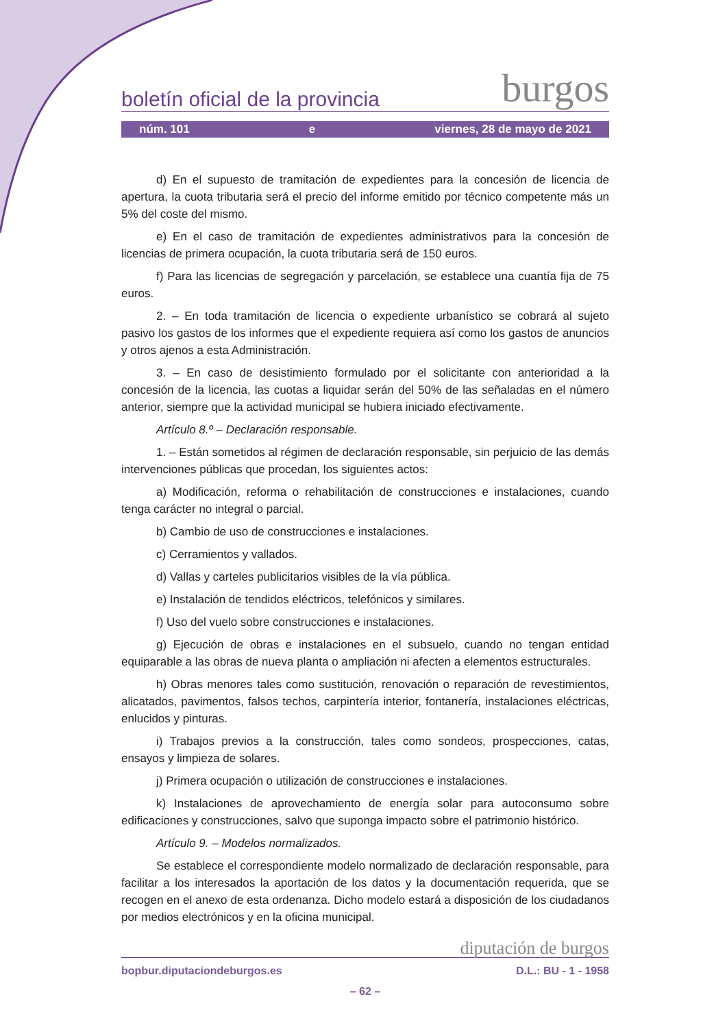boletín oficial de la provincia burgos
núm. 101 e viernes, 28 de mayo de 2021
d) En el supuesto de tramitación de expedientes para la concesión de licencia de apertura, la cuota tributaria será el precio del informe emitido por técnico competente más un 5% del coste del mismo.
e) En el caso de tramitación de expedientes administrativos para la concesión de licencias de primera ocupación, la cuota tributaria será de 150 euros.
f) Para las licencias de segregación y parcelación, se establece una cuantía fija de 75 euros.
2. – En toda tramitación de licencia o expediente urbanístico se cobrará al sujeto pasivo los gastos de los informes que el expediente requiera así como los gastos de anuncios y otros ajenos a esta Administración.
3. – En caso de desistimiento formulado por el solicitante con anterioridad a la concesión de la licencia, las cuotas a liquidar serán del 50% de las señaladas en el número anterior, siempre que la actividad municipal se hubiera iniciado efectivamente.
Artículo 8.º – Declaración responsable.
1. – Están sometidos al régimen de declaración responsable, sin perjuicio de las demás intervenciones públicas que procedan, los siguientes actos:
a) Modificación, reforma o rehabilitación de construcciones e instalaciones, cuando tenga carácter no integral o parcial.
b) Cambio de uso de construcciones e instalaciones.
c) Cerramientos y vallados.
d) Vallas y carteles publicitarios visibles de la vía pública.
e) Instalación de tendidos eléctricos, telefónicos y similares.
f) Uso del vuelo sobre construcciones e instalaciones.
g) Ejecución de obras e instalaciones en el subsuelo, cuando no tengan entidad equiparable a las obras de nueva planta o ampliación ni afecten a elementos estructurales.
h) Obras menores tales como sustitución, renovación o reparación de revestimientos, alicatados, pavimentos, falsos techos, carpintería interior, fontanería, instalaciones eléctricas, enlucidos y pinturas.
i) Trabajos previos a la construcción, tales como sondeos, prospecciones, catas, ensayos y limpieza de solares.
j) Primera ocupación o utilización de construcciones e instalaciones.
k) Instalaciones de aprovechamiento de energía solar para autoconsumo sobre edificaciones y construcciones, salvo que suponga impacto sobre el patrimonio histórico.
Artículo 9. – Modelos normalizados.
Se establece el correspondiente modelo normalizado de declaración responsable, para facilitar a los interesados la aportación de los datos y la documentación requerida, que se recogen en el anexo de esta ordenanza. Dicho modelo estará a disposición de los ciudadanos por medios electrónicos y en la oficina municipal.
diputación de burgos
bopbur.diputaciondeburgos.es D.L.: BU - 1 - 1958
– 62 –